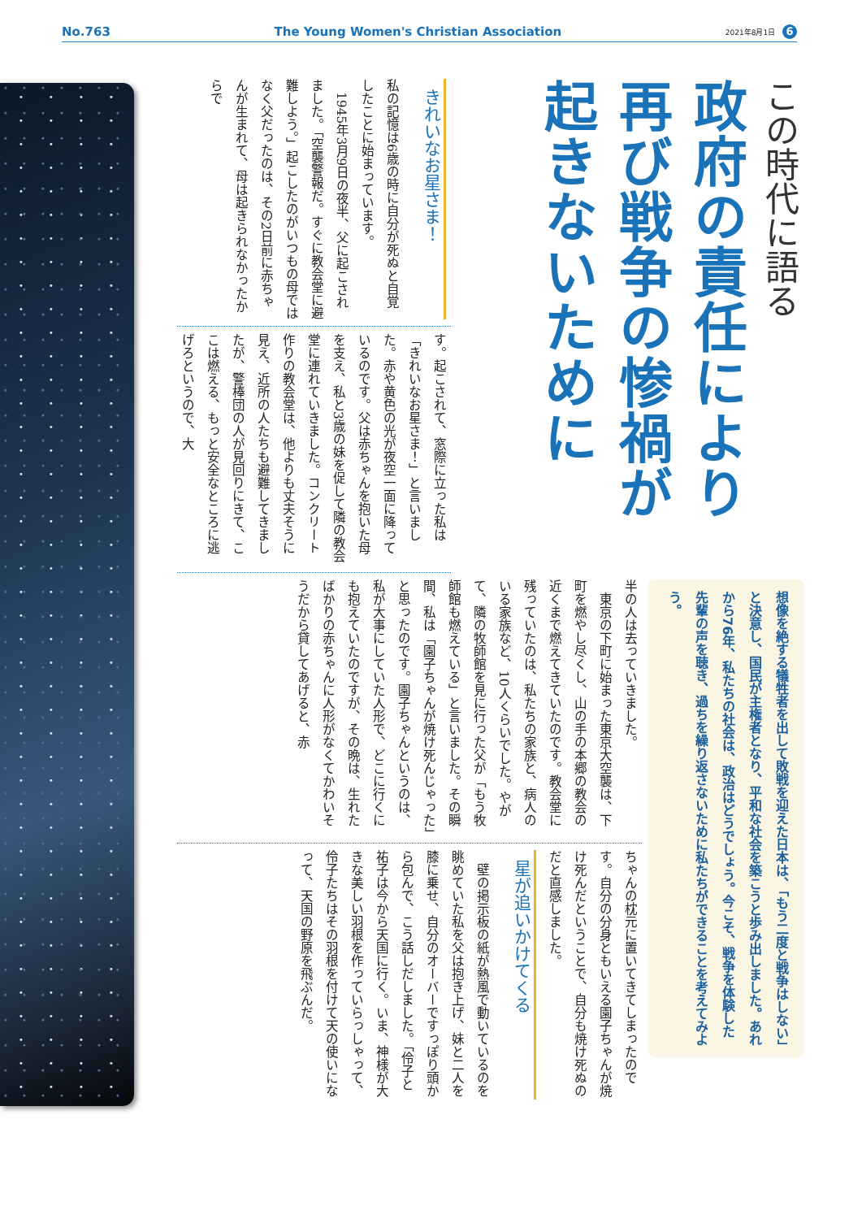No.763 The Young Women's Christian Association 2021年8月1日 6
この時代に語る
政府の責任により
再び戦争の惨禍が
起きないために
想像を絶する犠牲者を出して敗戦を迎えた日本は、「もう二度と戦争はしない」と決意し、国民が主権者となり、平和な社会を築こうと歩み出しました。あれから76年、私たちの社会は、政治はどうでしょう。今こそ、戦争を体験した先輩の声を聴き、過ちを繰り返さないために私たちができることを考えてみよう。
きれいなお星さま！
私の記憶は6歳の時に自分が死ぬと自覚したことに始まっています。
　1945年3月9日の夜半、父に起こされました。「空襲警報だ。すぐに教会堂に避難しよう。」起こしたのがいつもの母ではなく父だったのは、その2日前に赤ちゃんが生まれて、母は起きられなかったからで
す。起こされて、窓際に立った私は「きれいなお星さま！」と言いました。赤や黄色の光が夜空一面に降っているのです。父は赤ちゃんを抱いた母を支え、私と3歳の妹を促して隣の教会堂に連れていきました。コンクリート作りの教会堂は、他よりも丈夫そうに見え、近所の人たちも避難してきましたが、警棒団の人が見回りにきて、ここは燃える、もっと安全なところに逃げろというので、大
半の人は去っていきました。
　東京の下町に始まった東京大空襲は、下町を燃やし尽くし、山の手の本郷の教会の近くまで燃えてきていたのです。教会堂に残っていたのは、私たちの家族と、病人のいる家族など、10人くらいでした。やがて、隣の牧師館を見に行った父が「もう牧師館も燃えている」と言いました。その瞬間、私は「園子ちゃんが焼け死んじゃった」と思ったのです。園子ちゃんというのは、私が大事にしていた人形で、どこに行くにも抱えていたのですが、その晩は、生れたばかりの赤ちゃんに人形がなくてかわいそうだから貸してあげると、赤
ちゃんの枕元に置いてきてしまったのです。自分の分身ともいえる園子ちゃんが焼け死んだということで、自分も焼け死ぬのだと直感しました。
星が追いかけてくる
　壁の掲示板の紙が熱風で動いているのを眺めていた私を父は抱き上げ、妹と二人を膝に乗せ、自分のオーバーですっぽり頭から包んで、こう話しだしました。「伶子と祐子は今から天国に行く。いま、神様が大きな美しい羽根を作っていらっしゃって、伶子たちはその羽根を付けて天の使いになって、天国の野原を飛ぶんだ。